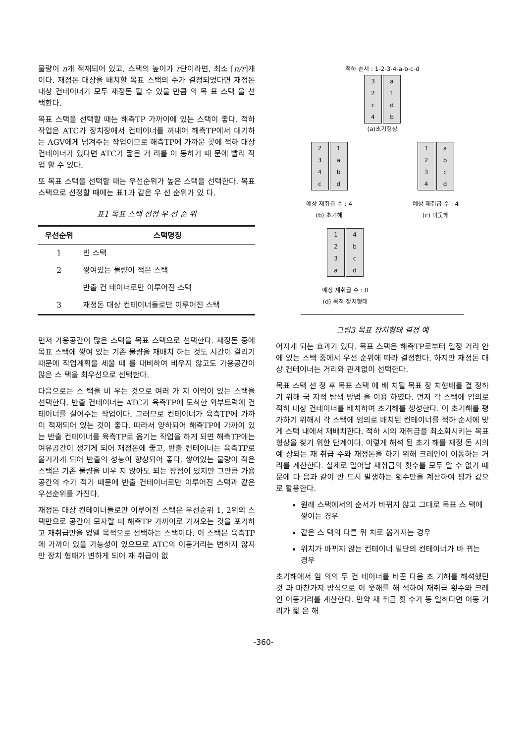물량이 n개 적재되어 있고, 스택의 높이가 r단이라면, 최소 ⌈n/r⌉개이다. 재정돈 대상을 배치할 목표 스택의 수가 결정되었다면 재정돈 대상 컨테이너가 모두 재정돈 될 수 있을 만큼 의 목 표 스택 을 선 택한다.
목표 스택을 선택할 때는 해측TP 가까이에 있는 스택이 좋다. 적하 작업은 ATC가 장치장에서 컨테이너를 꺼내어 해측TP에서 대기하는 AGV에게 넘겨주는 작업이므로 해측TP에 가까운 곳에 적하 대상 컨테이너가 있다면 ATC가 짧은 거 리를 이 동하기 때 문에 빨리 작 업 할 수 있다.
또 목표 스택을 선택할 때는 우선순위가 높은 스택을 선택한다. 목표 스택으로 선정할 때에는 표1과 같은 우 선 순위가 있 다.
표1 목표 스택 선정 우 선 순 위
| 우선순위 | 스택명칭 |
| --- | --- |
| 1 | 빈 스택 |
| 2 | 쌓여있는 물량이 적은 스택 |
| | 반출 컨 테이너로만 이루어진 스택 |
| 3 | 재정돈 대상 컨테이너들로만 이루어진 스택 |
먼저 가용공간이 많은 스택을 목표 스택으로 선택한다. 재정돈 중에 목표 스택에 쌓여 있는 기존 물량을 재배치 하는 것도 시간이 걸리기 때문에 작업계획을 세울 때 를 대비하여 비우지 않고도 가용공간이 많은 스 택을 최우선으로 선택한다.
다음으로는 스 택을 비 우는 것으로 여러 가 지 이익이 있는 스택을 선택한다. 반출 컨테이너는 ATC가 육측TP에 도착한 외부트럭에 컨테이너를 실어주는 작업이다. 그러므로 컨테이너가 육측TP에 가까이 적재되어 있는 것이 좋다. 따라서 양하되어 해측TP에 가까이 있는 반출 컨테이너를 육측TP로 옮기는 작업을 하게 되면 해측TP에는 여유공간이 생기게 되어 재정돈에 좋고, 반출 컨테이너는 육측TP로 옮겨가게 되어 반출의 성능이 향상되어 좋다. 쌓여있는 물량이 적은 스택은 기존 물량을 비우 지 않아도 되는 장점이 있지만 그만큼 가용공간의 수가 적기 때문에 반출 컨테이너로만 이루어진 스택과 같은 우선순위를 가진다.
재정돈 대상 컨테이너들로만 이루어진 스택은 우선순위 1, 2위의 스택만으로 공간이 모자랄 때 해측TP 가까이로 가져오는 것을 포기하고 재취급만을 없앨 목적으로 선택하는 스택이다. 이 스택은 육측TP에 가까이 있을 가능성이 있으므로 ATC의 이동거리는 변하지 않지 만 장치 형태가 변하게 되어 재 취급이 없
적하 순서 : 1-2-3-4-a-b-c-d
3
2
c
4
a
1
d
b
(a)초기형상
2
3
4
c
1
a
b
d
예상 재취급 수 : 4
(b) 초기해
1
2
3
4
a
b
c
d
예상 재취급 수 : 4
(c) 이웃해
1
2
3
a
4
b
c
d
예상 재취급 수 : 0
(d) 목적 장치형태
그림3 목표 장치형태 결정 예
어지게 되는 효과가 있다. 목표 스택은 해측TP로부터 일정 거리 안 에 있는 스택 중에서 우선 순위에 따라 결정한다. 하지만 재정돈 대상 컨테이너는 거리와 관계없이 선택한다.
목표 스택 선 정 후 목표 스택 에 배 치될 목표 장 치형태를 결 정하기 위해 국 지적 탐색 방법 을 이용 하였다. 먼저 각 스택에 임의로 적하 대상 컨테이너를 배치하여 초기해를 생성한다. 이 초기해를 평가하기 위해서 각 스택에 임의로 배치된 컨테이너를 적하 순서에 맞게 스택 내에서 재배치한다. 적하 시의 재취급을 최소화시키는 목표형상을 찾기 위한 단계이다. 이렇게 해석 된 초기 해를 재정 돈 시의 예 상되는 재 취급 수와 재정돈을 하기 위해 크레인이 이동하는 거리를 계산한다. 실제로 일어날 재취급의 횟수를 모두 알 수 없기 때문에 다 음과 같이 반 드시 발생하는 횟수만을 계산하여 평가 값으로 활용한다.
원래 스택에서의 순서가 바뀌지 않고 그대로 목표 스 택에 쌓이는 경우
같은 스 택의 다른 위 치로 옮겨지는 경우
위치가 바뀌지 않는 컨테이너 밑단의 컨테이너가 바 뀌는 경우
초기해에서 임 의의 두 컨 테이너를 바꾼 다음 초 기해를 해석했던 것 과 마찬가지 방식으로 이 웃해를 해 석하여 재취급 횟수와 크레인 이동거리를 계산한다. 만약 재 취급 횟 수가 동 일하다면 이동 거리가 짧 은 해
-360-